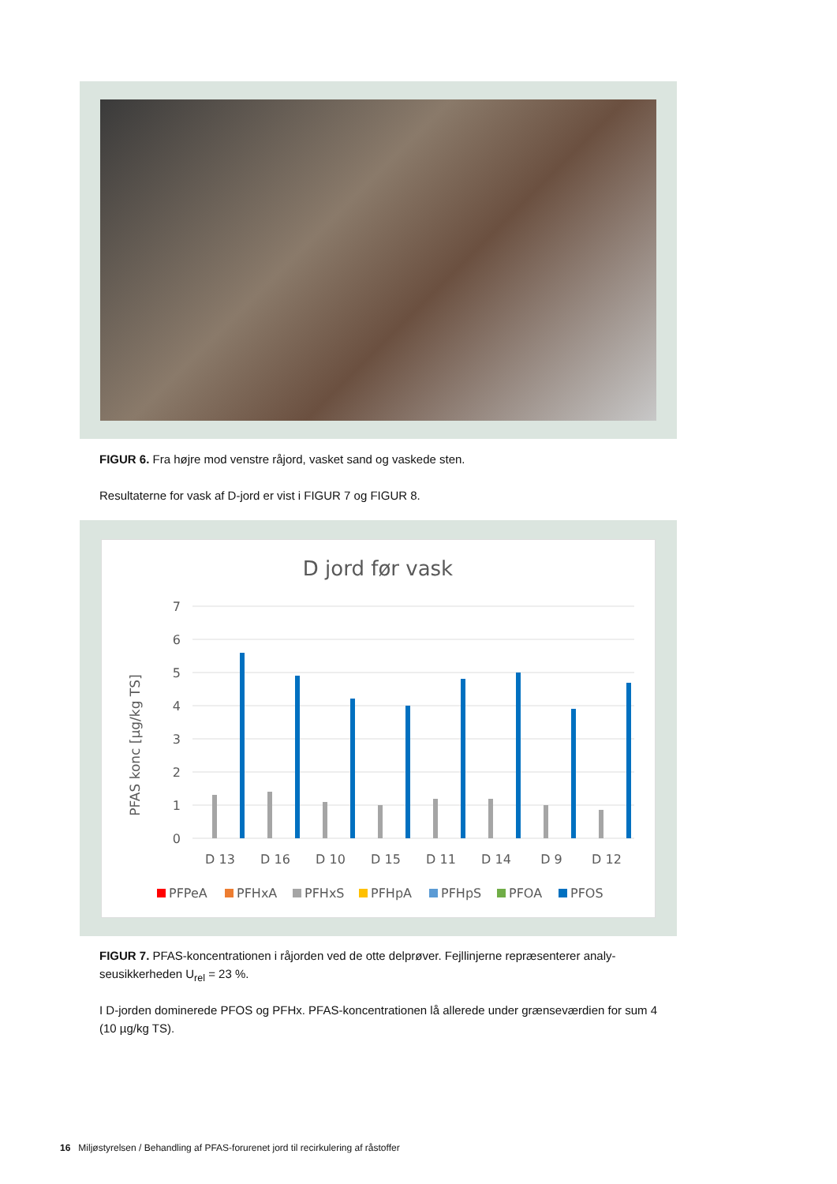FIGUR 6. Fra højre mod venstre råjord, vasket sand og vaskede sten.
Resultaterne for vask af D-jord er vist i FIGUR 7 og FIGUR 8.
D jord før vask
PFAS konc [µg/kg TS]
7
6
5
4
3
2
1
0
D 13
D 16
D 10
D 15
D 11
D 14
D 9
D 12
PFPeA
PFHxA
PFHxS
PFHpA
PFHpS
PFOA
PFOS
FIGUR 7. PFAS-koncentrationen i råjorden ved de otte delprøver. Fejllinjerne repræsenterer analy-seusikkerheden U<sub>rel</sub> = 23 %.
I D-jorden dominerede PFOS og PFHx. PFAS-koncentrationen lå allerede under grænseværdien for sum 4 (10 µg/kg TS).
16 Miljøstyrelsen / Behandling af PFAS-forurenet jord til recirkulering af råstoffer